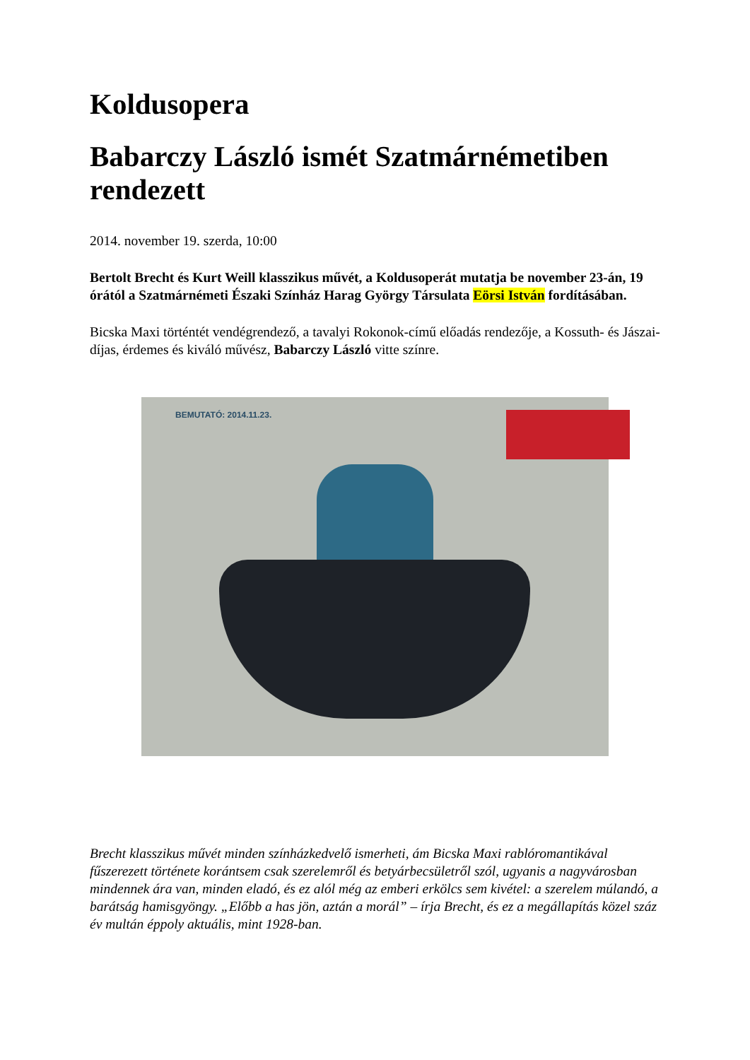Koldusopera
Babarczy László ismét Szatmárnémetiben rendezett
2014. november 19. szerda, 10:00
Bertolt Brecht és Kurt Weill klasszikus művét, a Koldusoperát mutatja be november 23-án, 19 órától a Szatmárnémeti Északi Színház Harag György Társulata Eörsi István fordításában.
Bicska Maxi történtét vendégrendező, a tavalyi Rokonok-című előadás rendezője, a Kossuth- és Jászai-díjas, érdemes és kiváló művész, Babarczy László vitte színre.
BEMUTATÓ: 2014.11.23.
Brecht klasszikus művét minden színházkedvelő ismerheti, ám Bicska Maxi rablóromantikával fűszerezett története korántsem csak szerelemről és betyárbecsületről szól, ugyanis a nagyvárosban mindennek ára van, minden eladó, és ez alól még az emberi erkölcs sem kivétel: a szerelem múlandó, a barátság hamisgyöngy. „Előbb a has jön, aztán a morál” – írja Brecht, és ez a megállapítás közel száz év multán éppoly aktuális, mint 1928-ban.